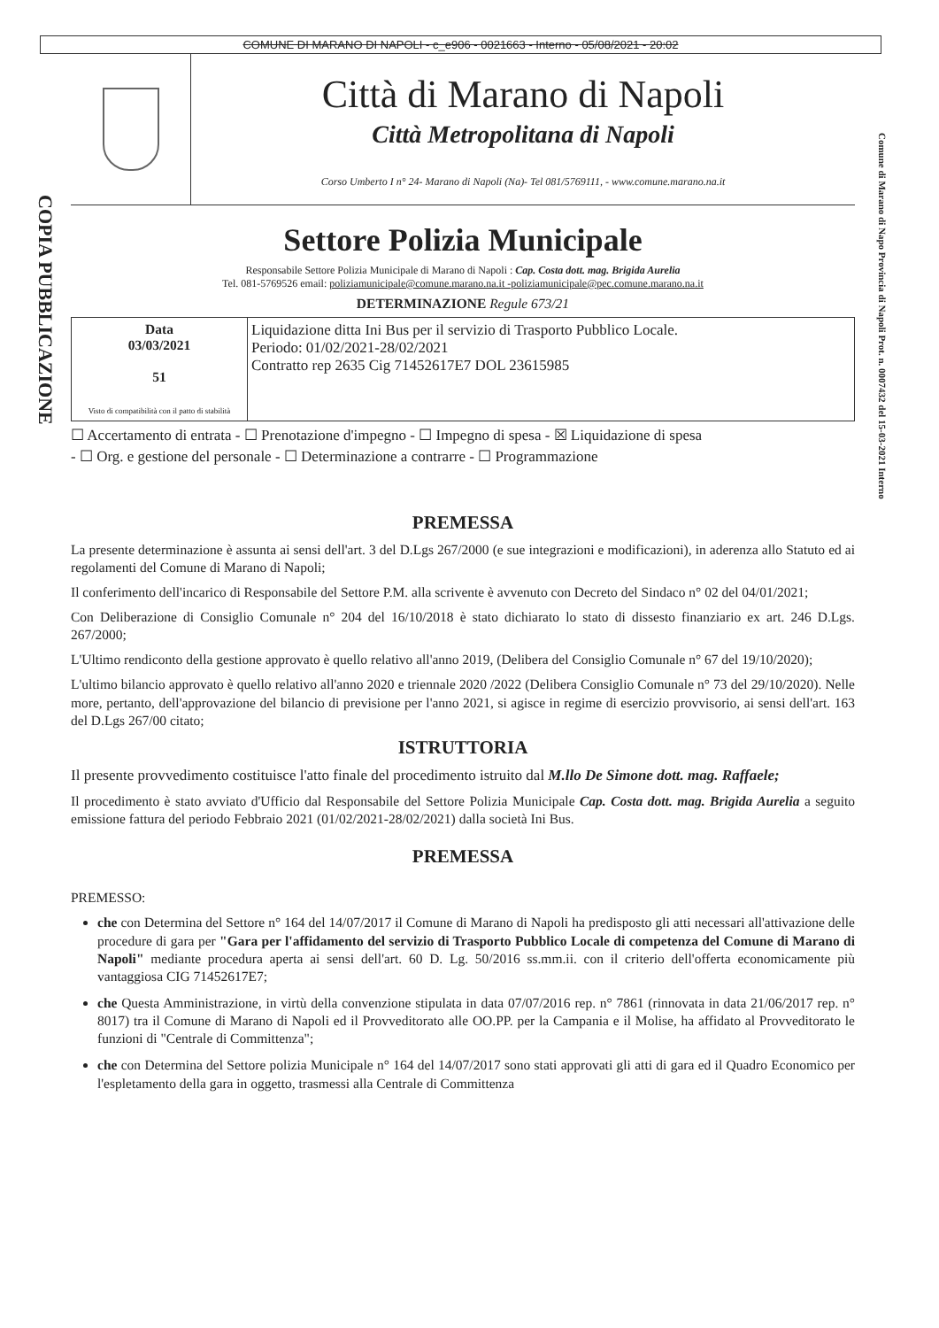COMUNE DI MARANO DI NAPOLI - c_e906 - 0021663 - Interno - 05/08/2021 - 20:02
COPIA PUBBLICAZIONE
Comune di Marano di Napo Provincia di Napoli Prot. n. 0007432 del 15-03-2021 Interno
Città di Marano di Napoli
Città Metropolitana di Napoli
Corso Umberto I n° 24- Marano di Napoli (Na)- Tel 081/5769111, - www.comune.marano.na.it
Settore Polizia Municipale
Responsabile Settore Polizia Municipale di Marano di Napoli : Cap. Costa dott. mag. Brigida Aurelia
Tel. 081-5769526 email: poliziamunicipale@comune.marano.na.it -poliziamunicipale@pec.comune.marano.na.it
DETERMINAZIONE Regule 673/21
| Data 03/03/2021 51 Visto di compatibilità con il patto di stabilità | Liquidazione ditta Ini Bus per il servizio di Trasporto Pubblico Locale. Periodo: 01/02/2021-28/02/2021 Contratto rep 2635 Cig 71452617E7 DOL 23615985 |
☐ Accertamento di entrata - ☐ Prenotazione d'impegno - ☐ Impegno di spesa - ☒ Liquidazione di spesa
- ☐ Org. e gestione del personale - ☐ Determinazione a contrarre - ☐ Programmazione
PREMESSA
La presente determinazione è assunta ai sensi dell'art. 3 del D.Lgs 267/2000 (e sue integrazioni e modificazioni), in aderenza allo Statuto ed ai regolamenti del Comune di Marano di Napoli;
Il conferimento dell'incarico di Responsabile del Settore P.M. alla scrivente è avvenuto con Decreto del Sindaco n° 02 del 04/01/2021;
Con Deliberazione di Consiglio Comunale n° 204 del 16/10/2018 è stato dichiarato lo stato di dissesto finanziario ex art. 246 D.Lgs. 267/2000;
L'Ultimo rendiconto della gestione approvato è quello relativo all'anno 2019, (Delibera del Consiglio Comunale n° 67 del 19/10/2020);
L'ultimo bilancio approvato è quello relativo all'anno 2020 e triennale 2020 /2022 (Delibera Consiglio Comunale n° 73 del 29/10/2020). Nelle more, pertanto, dell'approvazione del bilancio di previsione per l'anno 2021, si agisce in regime di esercizio provvisorio, ai sensi dell'art. 163 del D.Lgs 267/00 citato;
ISTRUTTORIA
Il presente provvedimento costituisce l'atto finale del procedimento istruito dal M.llo De Simone dott. mag. Raffaele;
Il procedimento è stato avviato d'Ufficio dal Responsabile del Settore Polizia Municipale Cap. Costa dott. mag. Brigida Aurelia a seguito emissione fattura del periodo Febbraio 2021 (01/02/2021-28/02/2021) dalla società Ini Bus.
PREMESSA
PREMESSO:
che con Determina del Settore n° 164 del 14/07/2017 il Comune di Marano di Napoli ha predisposto gli atti necessari all'attivazione delle procedure di gara per "Gara per l'affidamento del servizio di Trasporto Pubblico Locale di competenza del Comune di Marano di Napoli" mediante procedura aperta ai sensi dell'art. 60 D. Lg. 50/2016 ss.mm.ii. con il criterio dell'offerta economicamente più vantaggiosa CIG 71452617E7;
che Questa Amministrazione, in virtù della convenzione stipulata in data 07/07/2016 rep. n° 7861 (rinnovata in data 21/06/2017 rep. n° 8017) tra il Comune di Marano di Napoli ed il Provveditorato alle OO.PP. per la Campania e il Molise, ha affidato al Provveditorato le funzioni di "Centrale di Committenza";
che con Determina del Settore polizia Municipale n° 164 del 14/07/2017 sono stati approvati gli atti di gara ed il Quadro Economico per l'espletamento della gara in oggetto, trasmessi alla Centrale di Committenza